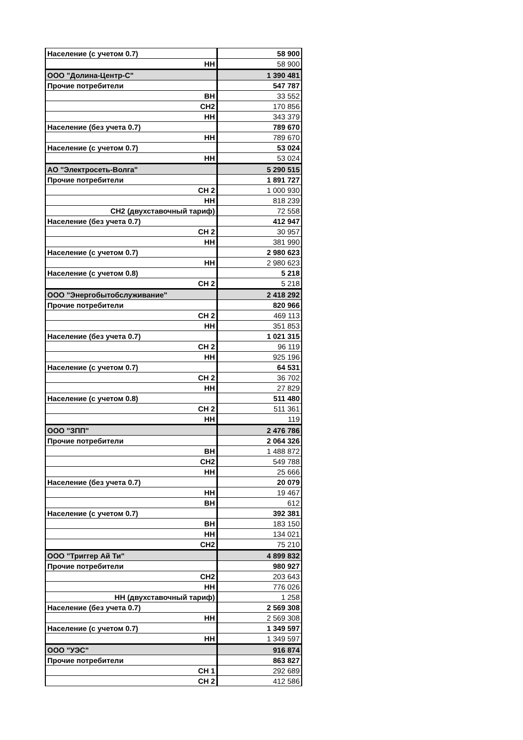| Население (с учетом 0.7) | 58 900 |
| НН | 58 900 |
| ООО "Долина-Центр-С" | 1 390 481 |
| Прочие потребители | 547 787 |
| ВН | 33 552 |
| СН2 | 170 856 |
| НН | 343 379 |
| Население (без учета 0.7) | 789 670 |
| НН | 789 670 |
| Население (с учетом 0.7) | 53 024 |
| НН | 53 024 |
| АО "Электросеть-Волга" | 5 290 515 |
| Прочие потребители | 1 891 727 |
| СН 2 | 1 000 930 |
| НН | 818 239 |
| СН2 (двухставочный тариф) | 72 558 |
| Население (без учета 0.7) | 412 947 |
| СН 2 | 30 957 |
| НН | 381 990 |
| Население (с учетом 0.7) | 2 980 623 |
| НН | 2 980 623 |
| Население (с учетом 0.8) | 5 218 |
| СН 2 | 5 218 |
| ООО "Энергобытобслуживание" | 2 418 292 |
| Прочие потребители | 820 966 |
| СН 2 | 469 113 |
| НН | 351 853 |
| Население (без учета 0.7) | 1 021 315 |
| СН 2 | 96 119 |
| НН | 925 196 |
| Население (с учетом 0.7) | 64 531 |
| СН 2 | 36 702 |
| НН | 27 829 |
| Население (с учетом 0.8) | 511 480 |
| СН 2 | 511 361 |
| НН | 119 |
| ООО "ЗПП" | 2 476 786 |
| Прочие потребители | 2 064 326 |
| ВН | 1 488 872 |
| СН2 | 549 788 |
| НН | 25 666 |
| Население (без учета 0.7) | 20 079 |
| НН | 19 467 |
| ВН | 612 |
| Население (с учетом 0.7) | 392 381 |
| ВН | 183 150 |
| НН | 134 021 |
| СН2 | 75 210 |
| ООО "Триггер Ай Ти" | 4 899 832 |
| Прочие потребители | 980 927 |
| СН2 | 203 643 |
| НН | 776 026 |
| НН (двухставочный тариф) | 1 258 |
| Население (без учета 0.7) | 2 569 308 |
| НН | 2 569 308 |
| Население (с учетом 0.7) | 1 349 597 |
| НН | 1 349 597 |
| ООО "УЭС" | 916 874 |
| Прочие потребители | 863 827 |
| СН 1 | 292 689 |
| СН 2 | 412 586 |